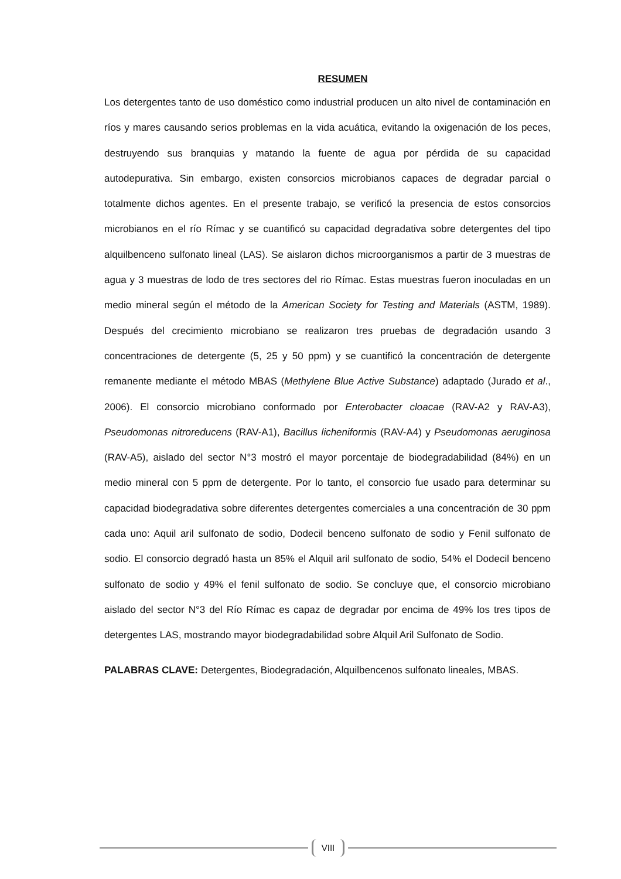RESUMEN
Los detergentes tanto de uso doméstico como industrial producen un alto nivel de contaminación en ríos y mares causando serios problemas en la vida acuática, evitando la oxigenación de los peces, destruyendo sus branquias y matando la fuente de agua por pérdida de su capacidad autodepurativa. Sin embargo, existen consorcios microbianos capaces de degradar parcial o totalmente dichos agentes. En el presente trabajo, se verificó la presencia de estos consorcios microbianos en el río Rímac y se cuantificó su capacidad degradativa sobre detergentes del tipo alquilbenceno sulfonato lineal (LAS). Se aislaron dichos microorganismos a partir de 3 muestras de agua y 3 muestras de lodo de tres sectores del rio Rímac. Estas muestras fueron inoculadas en un medio mineral según el método de la American Society for Testing and Materials (ASTM, 1989). Después del crecimiento microbiano se realizaron tres pruebas de degradación usando 3 concentraciones de detergente (5, 25 y 50 ppm) y se cuantificó la concentración de detergente remanente mediante el método MBAS (Methylene Blue Active Substance) adaptado (Jurado et al., 2006). El consorcio microbiano conformado por Enterobacter cloacae (RAV-A2 y RAV-A3), Pseudomonas nitroreducens (RAV-A1), Bacillus licheniformis (RAV-A4) y Pseudomonas aeruginosa (RAV-A5), aislado del sector N°3 mostró el mayor porcentaje de biodegradabilidad (84%) en un medio mineral con 5 ppm de detergente. Por lo tanto, el consorcio fue usado para determinar su capacidad biodegradativa sobre diferentes detergentes comerciales a una concentración de 30 ppm cada uno: Aquil aril sulfonato de sodio, Dodecil benceno sulfonato de sodio y Fenil sulfonato de sodio. El consorcio degradó hasta un 85% el Alquil aril sulfonato de sodio, 54% el Dodecil benceno sulfonato de sodio y 49% el fenil sulfonato de sodio. Se concluye que, el consorcio microbiano aislado del sector N°3 del Río Rímac es capaz de degradar por encima de 49% los tres tipos de detergentes LAS, mostrando mayor biodegradabilidad sobre Alquil Aril Sulfonato de Sodio.
PALABRAS CLAVE: Detergentes, Biodegradación, Alquilbencenos sulfonato lineales, MBAS.
VIII